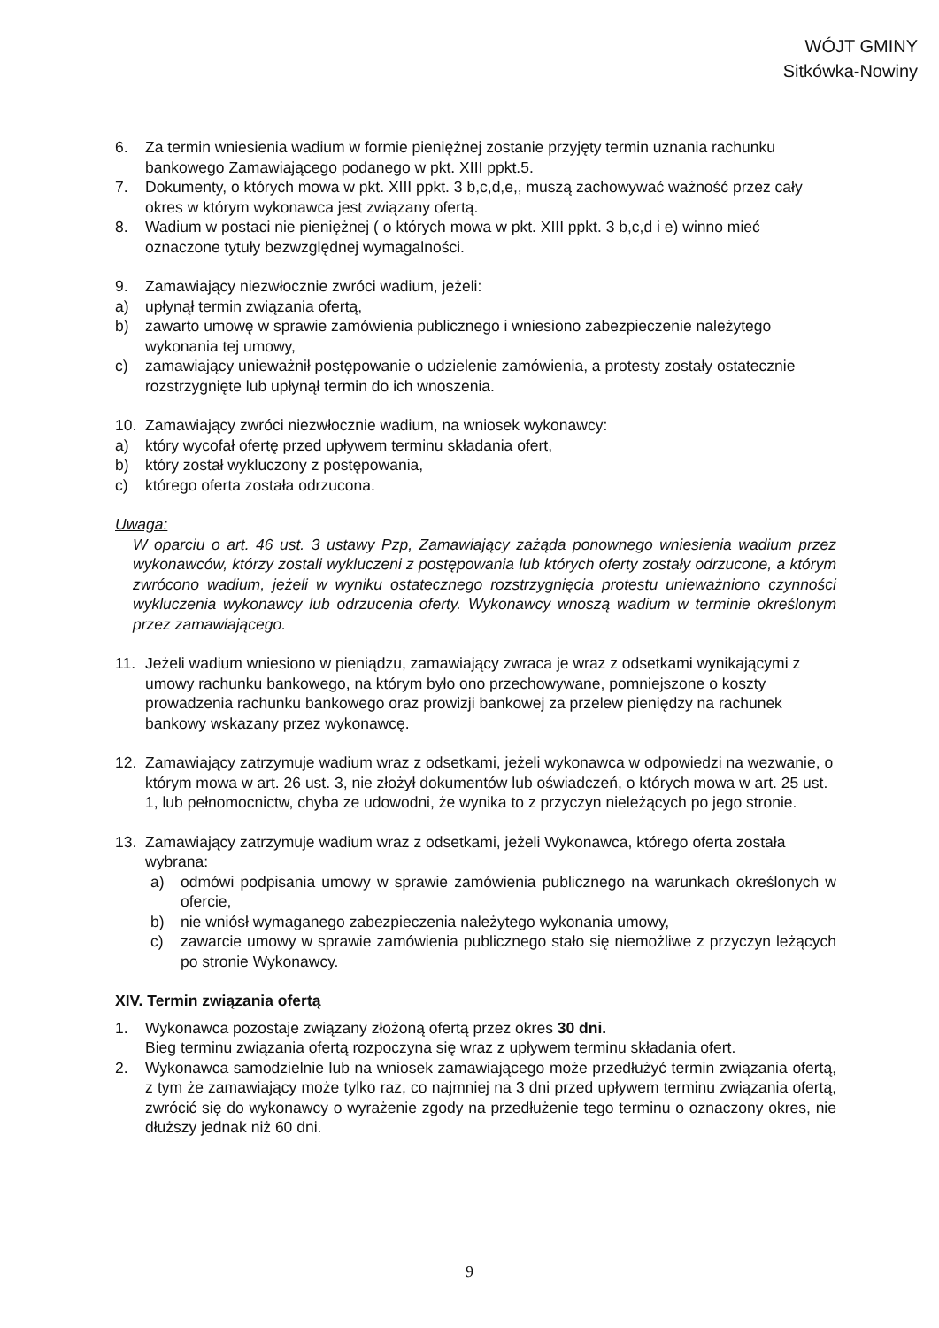WÓJT GMINY
Sitkówka-Nowiny
6. Za termin wniesienia wadium w formie pieniężnej zostanie przyjęty termin uznania rachunku bankowego Zamawiającego podanego w pkt. XIII ppkt.5.
7. Dokumenty, o których mowa w pkt. XIII ppkt. 3 b,c,d,e,, muszą zachowywać ważność przez cały okres w którym wykonawca jest związany ofertą.
8. Wadium w postaci nie pieniężnej ( o których mowa w pkt. XIII ppkt. 3 b,c,d i e) winno mieć oznaczone tytuły bezwzględnej wymagalności.
9. Zamawiający niezwłocznie zwróci wadium, jeżeli:
a) upłynął termin związania ofertą,
b) zawarto umowę w sprawie zamówienia publicznego i wniesiono zabezpieczenie należytego wykonania tej umowy,
c) zamawiający unieważnił postępowanie o udzielenie zamówienia, a protesty zostały ostatecznie rozstrzygnięte lub upłynął termin do ich wnoszenia.
10. Zamawiający zwróci niezwłocznie wadium, na wniosek wykonawcy:
a) który wycofał ofertę przed upływem terminu składania ofert,
b) który został wykluczony z postępowania,
c) którego oferta została odrzucona.
Uwaga:
W oparciu o art. 46 ust. 3 ustawy Pzp, Zamawiający zażąda ponownego wniesienia wadium przez wykonawców, którzy zostali wykluczeni z postępowania lub których oferty zostały odrzucone, a którym zwrócono wadium, jeżeli w wyniku ostatecznego rozstrzygnięcia protestu unieważniono czynności wykluczenia wykonawcy lub odrzucenia oferty. Wykonawcy wnoszą wadium w terminie określonym przez zamawiającego.
11. Jeżeli wadium wniesiono w pieniądzu, zamawiający zwraca je wraz z odsetkami wynikającymi z umowy rachunku bankowego, na którym było ono przechowywane, pomniejszone o koszty prowadzenia rachunku bankowego oraz prowizji bankowej za przelew pieniędzy na rachunek bankowy wskazany przez wykonawcę.
12. Zamawiający zatrzymuje wadium wraz z odsetkami, jeżeli wykonawca w odpowiedzi na wezwanie, o którym mowa w art. 26 ust. 3, nie złożył dokumentów lub oświadczeń, o których mowa w art. 25 ust. 1, lub pełnomocnictw, chyba ze udowodni, że wynika to z przyczyn nieleżących po jego stronie.
13. Zamawiający zatrzymuje wadium wraz z odsetkami, jeżeli Wykonawca, którego oferta została wybrana:
a) odmówi podpisania umowy w sprawie zamówienia publicznego na warunkach określonych w ofercie,
b) nie wniósł wymaganego zabezpieczenia należytego wykonania umowy,
c) zawarcie umowy w sprawie zamówienia publicznego stało się niemożliwe z przyczyn leżących po stronie Wykonawcy.
XIV. Termin związania ofertą
1. Wykonawca pozostaje związany złożoną ofertą przez okres 30 dni.
Bieg terminu związania ofertą rozpoczyna się wraz z upływem terminu składania ofert.
2. Wykonawca samodzielnie lub na wniosek zamawiającego może przedłużyć termin związania ofertą, z tym że zamawiający może tylko raz, co najmniej na 3 dni przed upływem terminu związania ofertą, zwrócić się do wykonawcy o wyrażenie zgody na przedłużenie tego terminu o oznaczony okres, nie dłuższy jednak niż 60 dni.
9